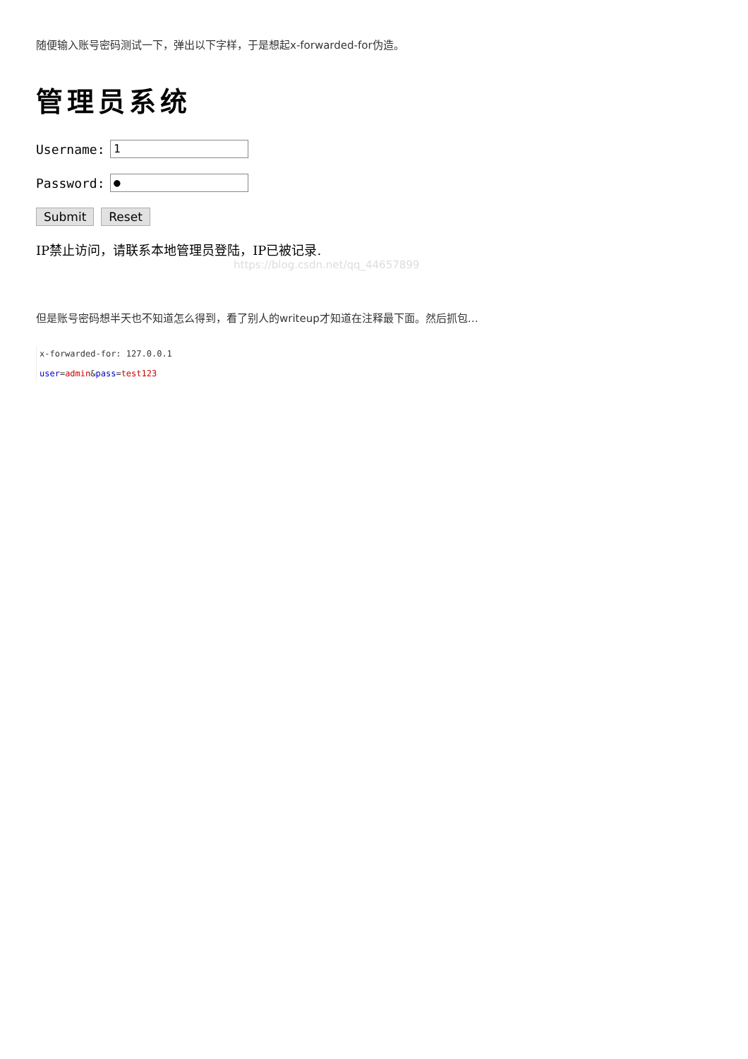随便输入账号密码测试一下，弹出以下字样，于是想起x-forwarded-for伪造。
管理员系统
Username:
1
Password:
●
Submit Reset
IP禁止访问，请联系本地管理员登陆，IP已被记录.
https://blog.csdn.net/qq_44657899
但是账号密码想半天也不知道怎么得到，看了别人的writeup才知道在注释最下面。然后抓包…
x-forwarded-for: 127.0.0.1
user=admin&pass=test123